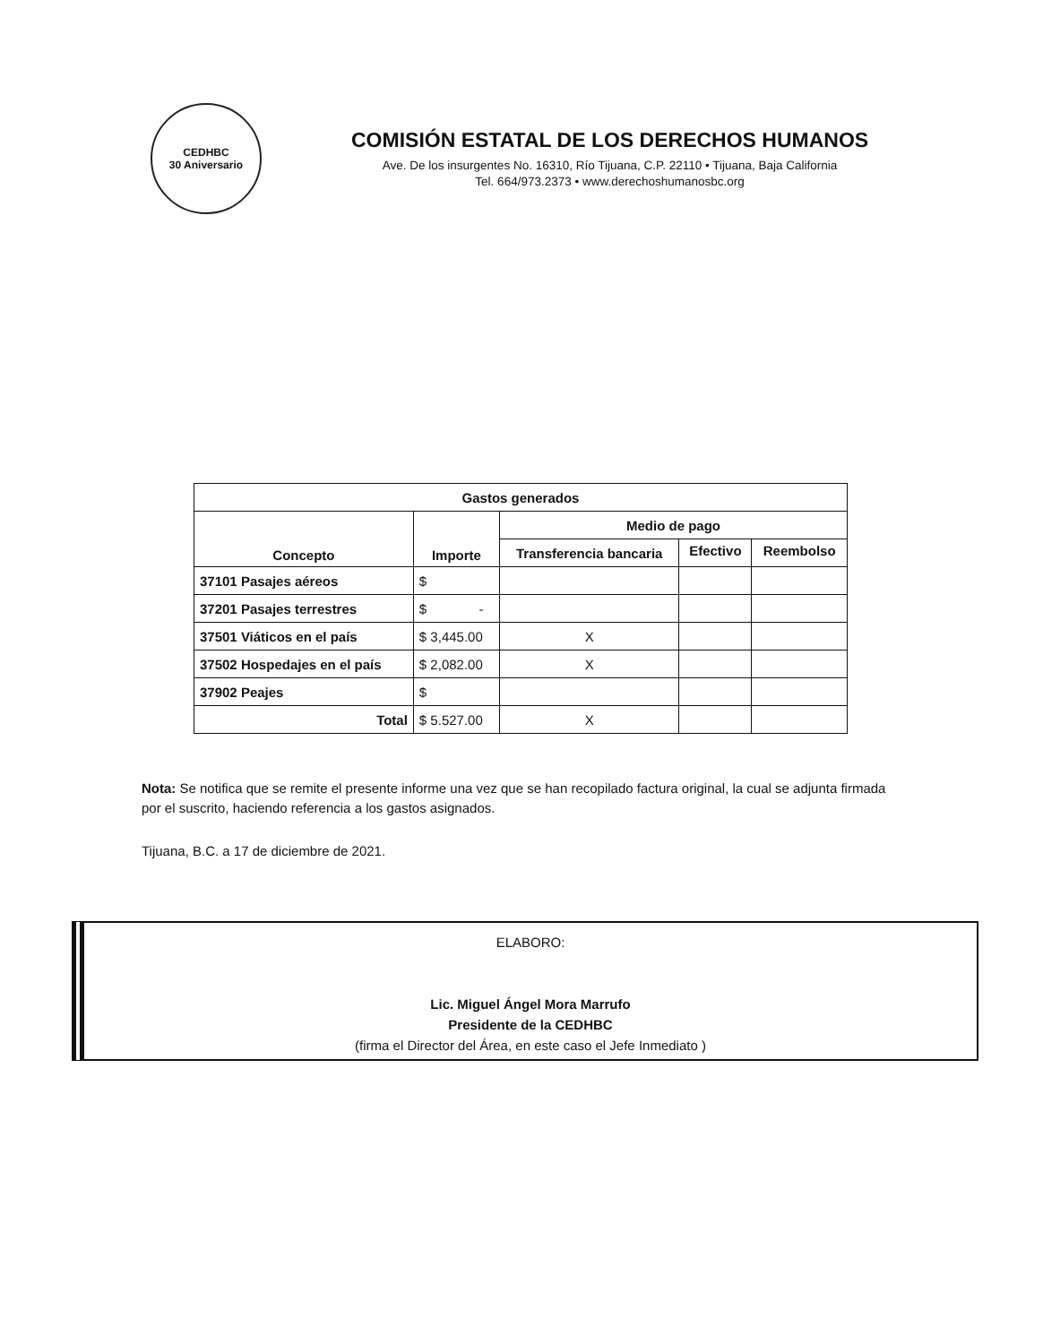CEDHBC
30 Aniversario
COMISIÓN ESTATAL DE LOS DERECHOS HUMANOS
Ave. De los insurgentes No. 16310, Río Tijuana, C.P. 22110 • Tijuana, Baja California
Tel. 664/973.2373 • www.derechoshumanosbc.org
| Gastos generados | | | | |
| --- | --- | --- | --- | --- |
| Concepto | Importe | Medio de pago | | |
| | | Transferencia bancaria | Efectivo | Reembolso |
| 37101 Pasajes aéreos | $ | | | |
| 37201 Pasajes terrestres | $ - | | | |
| 37501 Viáticos en el país | $ 3,445.00 | X | | |
| 37502 Hospedajes en el país | $ 2,082.00 | X | | |
| 37902 Peajes | $ | | | |
| Total | $ 5.527.00 | X | | |
Nota: Se notifica que se remite el presente informe una vez que se han recopilado factura original, la cual se adjunta firmada por el suscrito, haciendo referencia a los gastos asignados.
Tijuana, B.C. a 17 de diciembre de 2021.
ELABORO:
Lic. Miguel Ángel Mora Marrufo
Presidente de la CEDHBC
(firma el Director del Área, en este caso el Jefe Inmediato )